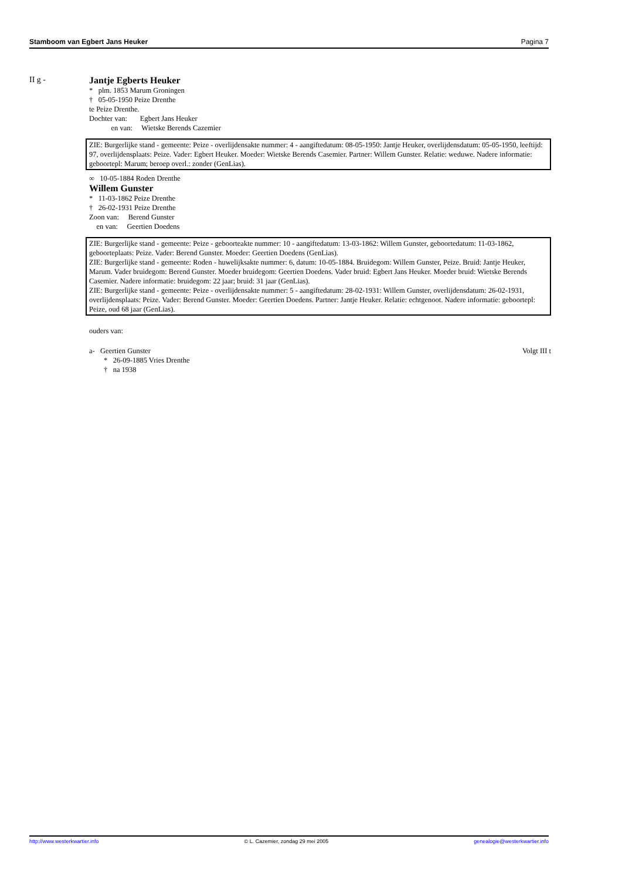Stamboom van Egbert Jans Heuker Pagina 7
II g - Jantje Egberts Heuker
* plm. 1853 Marum Groningen
† 05-05-1950 Peize Drenthe
te Peize Drenthe.
Dochter van: Egbert Jans Heuker
en van: Wietske Berends Cazemier
ZIE: Burgerlijke stand - gemeente: Peize - overlijdensakte nummer: 4 - aangiftedatum: 08-05-1950: Jantje Heuker, overlijdensdatum: 05-05-1950, leeftijd: 97, overlijdensplaats: Peize. Vader: Egbert Heuker. Moeder: Wietske Berends Casemier. Partner: Willem Gunster. Relatie: weduwe. Nadere informatie: geboortepl: Marum; beroep overl.: zonder (GenLias).
∞ 10-05-1884 Roden Drenthe
Willem Gunster
* 11-03-1862 Peize Drenthe
† 26-02-1931 Peize Drenthe
Zoon van: Berend Gunster
en van: Geertien Doedens
ZIE: Burgerlijke stand - gemeente: Peize - geboorteakte nummer: 10 - aangiftedatum: 13-03-1862: Willem Gunster, geboortedatum: 11-03-1862, geboorteplaats: Peize. Vader: Berend Gunster. Moeder: Geertien Doedens (GenLias).
ZIE: Burgerlijke stand - gemeente: Roden - huwelijksakte nummer: 6, datum: 10-05-1884. Bruidegom: Willem Gunster, Peize. Bruid: Jantje Heuker, Marum. Vader bruidegom: Berend Gunster. Moeder bruidegom: Geertien Doedens. Vader bruid: Egbert Jans Heuker. Moeder bruid: Wietske Berends Casemier. Nadere informatie: bruidegom: 22 jaar; bruid: 31 jaar (GenLias).
ZIE: Burgerlijke stand - gemeente: Peize - overlijdensakte nummer: 5 - aangiftedatum: 28-02-1931: Willem Gunster, overlijdensdatum: 26-02-1931, overlijdensplaats: Peize. Vader: Berend Gunster. Moeder: Geertien Doedens. Partner: Jantje Heuker. Relatie: echtgenoot. Nadere informatie: geboortepl: Peize, oud 68 jaar (GenLias).
ouders van:
a- Geertien Gunster Volgt III t
* 26-09-1885 Vries Drenthe
† na 1938
http://www.westerkwartier.info © L. Cazemier, zondag 29 mei 2005 genealogie@westerkwartier.info